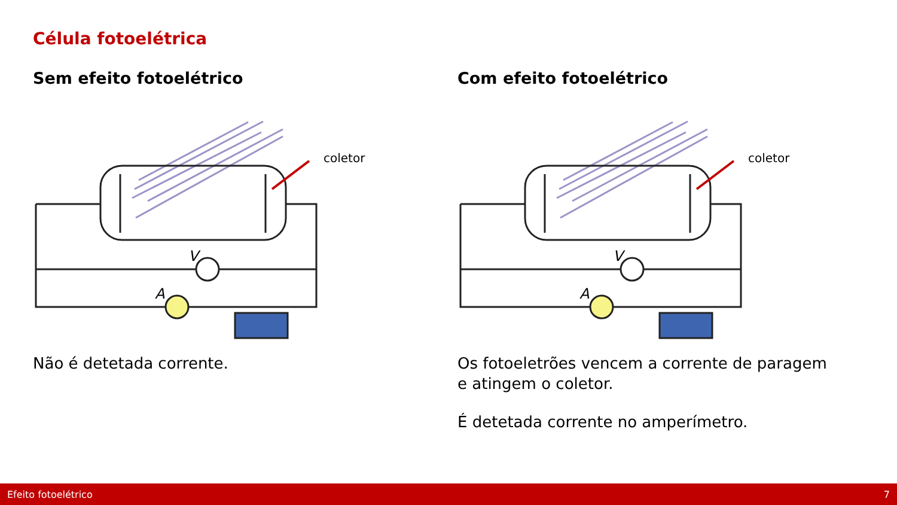Célula fotoelétrica
Sem efeito fotoelétrico
V
A
coletor
Não é detetada corrente.
Com efeito fotoelétrico
V
A
coletor
Os fotoeletrões vencem a corrente de paragem e atingem o coletor.
É detetada corrente no amperímetro.
Efeito fotoelétrico 7